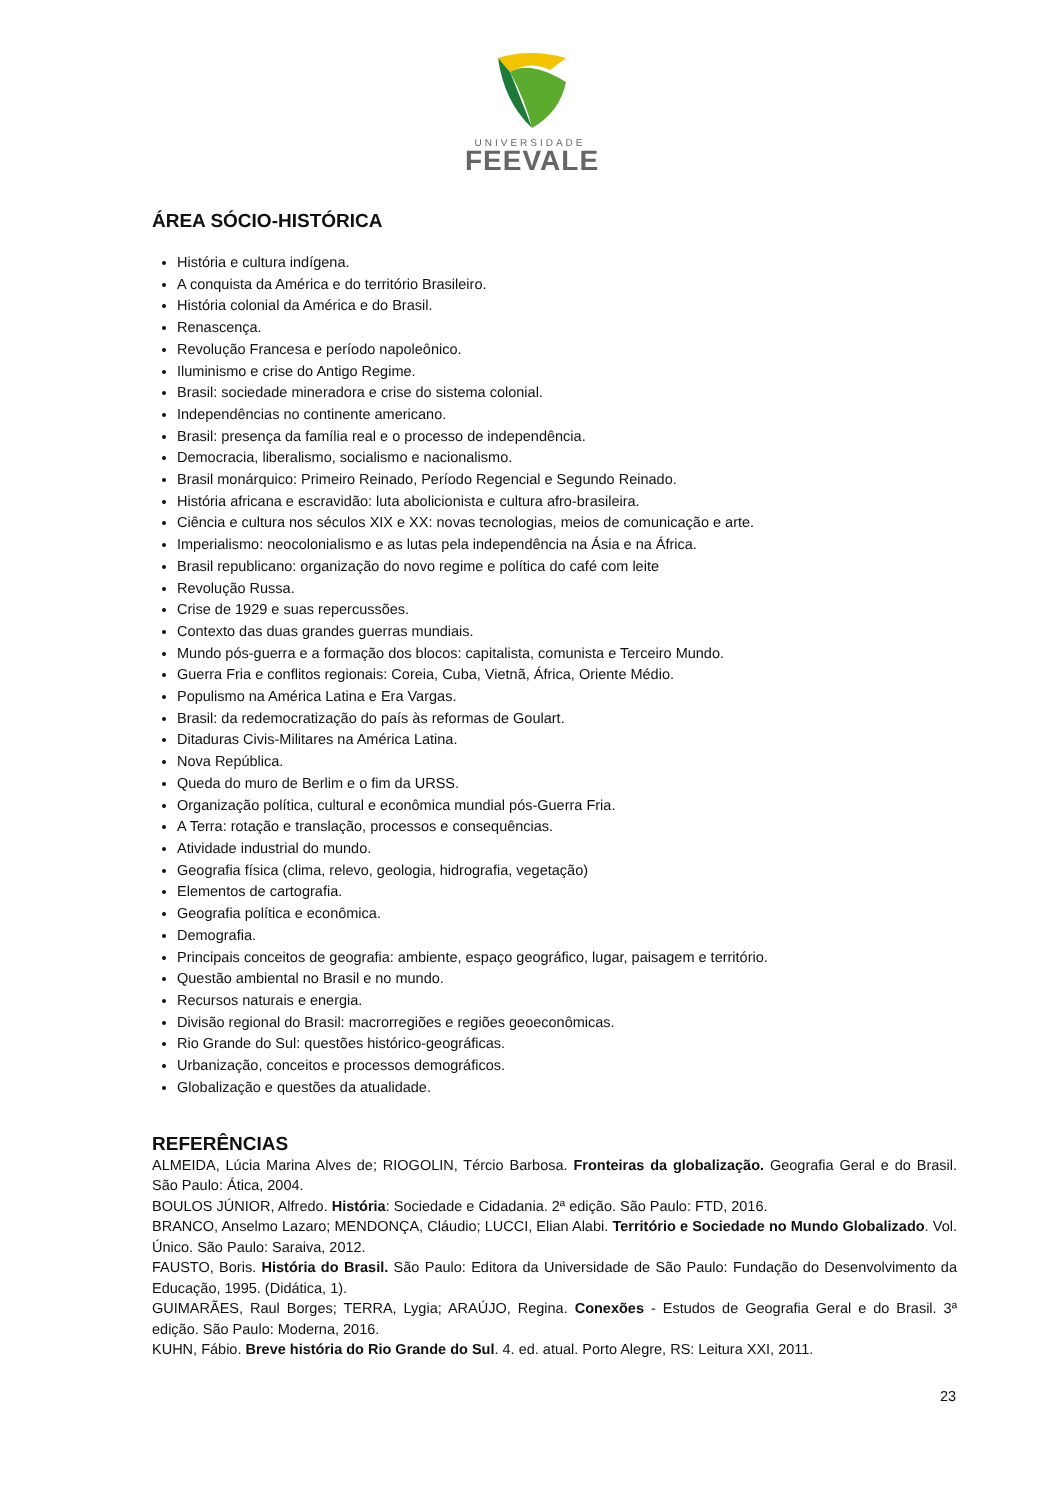UNIVERSIDADE
FEEVALE
ÁREA SÓCIO-HISTÓRICA
História e cultura indígena.
A conquista da América e do território Brasileiro.
História colonial da América e do Brasil.
Renascença.
Revolução Francesa e período napoleônico.
Iluminismo e crise do Antigo Regime.
Brasil: sociedade mineradora e crise do sistema colonial.
Independências no continente americano.
Brasil: presença da família real e o processo de independência.
Democracia, liberalismo, socialismo e nacionalismo.
Brasil monárquico: Primeiro Reinado, Período Regencial e Segundo Reinado.
História africana e escravidão: luta abolicionista e cultura afro-brasileira.
Ciência e cultura nos séculos XIX e XX: novas tecnologias, meios de comunicação e arte.
Imperialismo: neocolonialismo e as lutas pela independência na Ásia e na África.
Brasil republicano: organização do novo regime e política do café com leite
Revolução Russa.
Crise de 1929 e suas repercussões.
Contexto das duas grandes guerras mundiais.
Mundo pós-guerra e a formação dos blocos: capitalista, comunista e Terceiro Mundo.
Guerra Fria e conflitos regionais: Coreia, Cuba, Vietnã, África, Oriente Médio.
Populismo na América Latina e Era Vargas.
Brasil: da redemocratização do país às reformas de Goulart.
Ditaduras Civis-Militares na América Latina.
Nova República.
Queda do muro de Berlim e o fim da URSS.
Organização política, cultural e econômica mundial pós-Guerra Fria.
A Terra: rotação e translação, processos e consequências.
Atividade industrial do mundo.
Geografia física (clima, relevo, geologia, hidrografia, vegetação)
Elementos de cartografia.
Geografia política e econômica.
Demografia.
Principais conceitos de geografia: ambiente, espaço geográfico, lugar, paisagem e território.
Questão ambiental no Brasil e no mundo.
Recursos naturais e energia.
Divisão regional do Brasil: macrorregiões e regiões geoeconômicas.
Rio Grande do Sul: questões histórico-geográficas.
Urbanização, conceitos e processos demográficos.
Globalização e questões da atualidade.
REFERÊNCIAS
ALMEIDA, Lúcia Marina Alves de; RIOGOLIN, Tércio Barbosa. Fronteiras da globalização. Geografia Geral e do Brasil. São Paulo: Ática, 2004.
BOULOS JÚNIOR, Alfredo. História: Sociedade e Cidadania. 2ª edição. São Paulo: FTD, 2016.
BRANCO, Anselmo Lazaro; MENDONÇA, Cláudio; LUCCI, Elian Alabi. Território e Sociedade no Mundo Globalizado. Vol. Único. São Paulo: Saraiva, 2012.
FAUSTO, Boris. História do Brasil. São Paulo: Editora da Universidade de São Paulo: Fundação do Desenvolvimento da Educação, 1995. (Didática, 1).
GUIMARÃES, Raul Borges; TERRA, Lygia; ARAÚJO, Regina. Conexões - Estudos de Geografia Geral e do Brasil. 3ª edição. São Paulo: Moderna, 2016.
KUHN, Fábio. Breve história do Rio Grande do Sul. 4. ed. atual. Porto Alegre, RS: Leitura XXI, 2011.
23